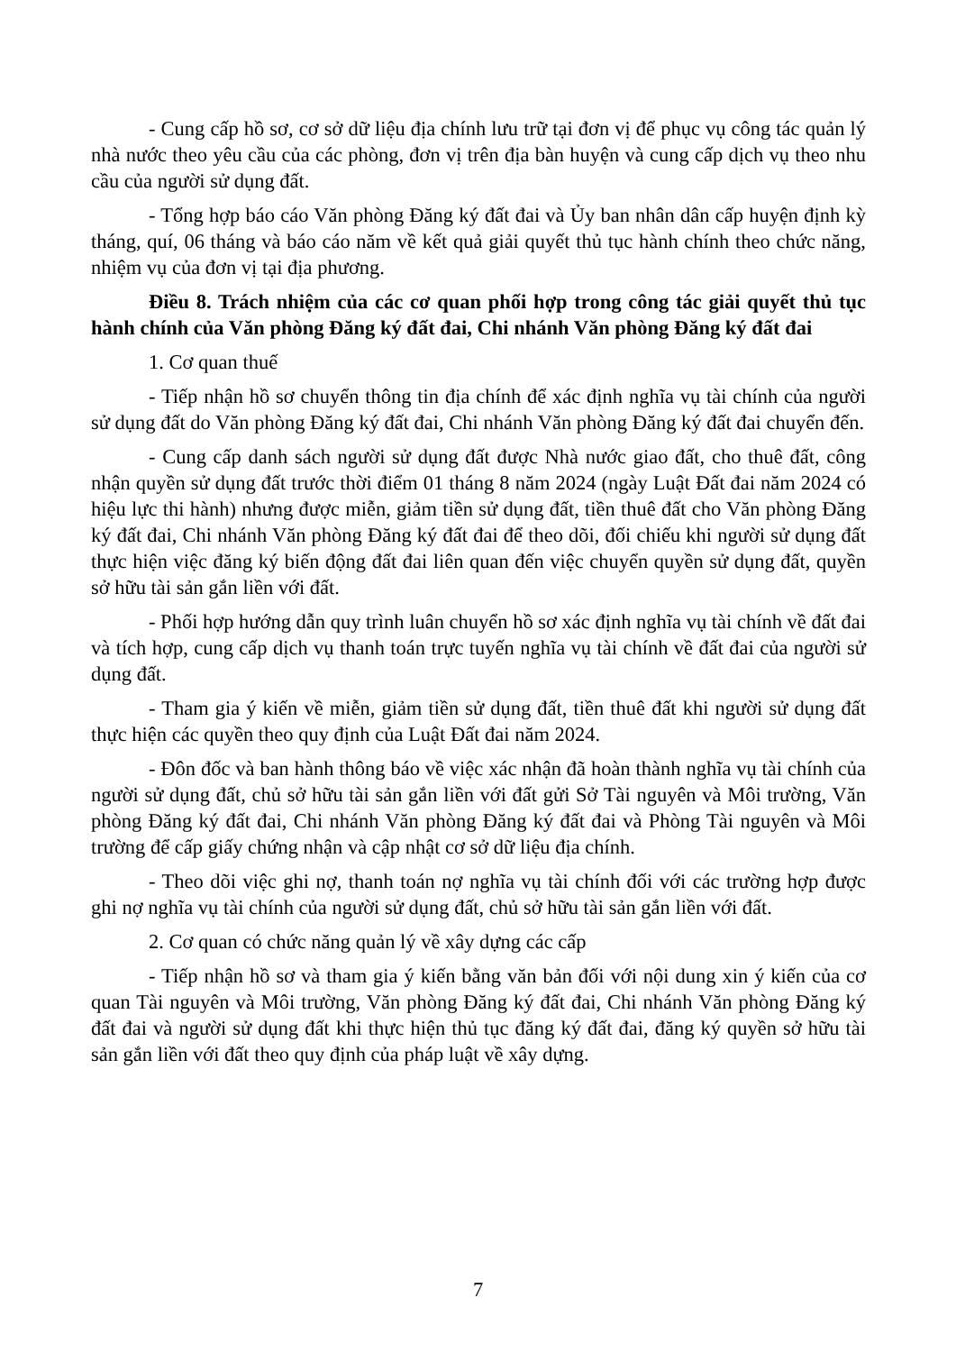- Cung cấp hồ sơ, cơ sở dữ liệu địa chính lưu trữ tại đơn vị để phục vụ công tác quản lý nhà nước theo yêu cầu của các phòng, đơn vị trên địa bàn huyện và cung cấp dịch vụ theo nhu cầu của người sử dụng đất.
- Tổng hợp báo cáo Văn phòng Đăng ký đất đai và Ủy ban nhân dân cấp huyện định kỳ tháng, quí, 06 tháng và báo cáo năm về kết quả giải quyết thủ tục hành chính theo chức năng, nhiệm vụ của đơn vị tại địa phương.
Điều 8. Trách nhiệm của các cơ quan phối hợp trong công tác giải quyết thủ tục hành chính của Văn phòng Đăng ký đất đai, Chi nhánh Văn phòng Đăng ký đất đai
1. Cơ quan thuế
- Tiếp nhận hồ sơ chuyển thông tin địa chính để xác định nghĩa vụ tài chính của người sử dụng đất do Văn phòng Đăng ký đất đai, Chi nhánh Văn phòng Đăng ký đất đai chuyển đến.
- Cung cấp danh sách người sử dụng đất được Nhà nước giao đất, cho thuê đất, công nhận quyền sử dụng đất trước thời điểm 01 tháng 8 năm 2024 (ngày Luật Đất đai năm 2024 có hiệu lực thi hành) nhưng được miễn, giảm tiền sử dụng đất, tiền thuê đất cho Văn phòng Đăng ký đất đai, Chi nhánh Văn phòng Đăng ký đất đai để theo dõi, đối chiếu khi người sử dụng đất thực hiện việc đăng ký biến động đất đai liên quan đến việc chuyển quyền sử dụng đất, quyền sở hữu tài sản gắn liền với đất.
- Phối hợp hướng dẫn quy trình luân chuyển hồ sơ xác định nghĩa vụ tài chính về đất đai và tích hợp, cung cấp dịch vụ thanh toán trực tuyến nghĩa vụ tài chính về đất đai của người sử dụng đất.
- Tham gia ý kiến về miễn, giảm tiền sử dụng đất, tiền thuê đất khi người sử dụng đất thực hiện các quyền theo quy định của Luật Đất đai năm 2024.
- Đôn đốc và ban hành thông báo về việc xác nhận đã hoàn thành nghĩa vụ tài chính của người sử dụng đất, chủ sở hữu tài sản gắn liền với đất gửi Sở Tài nguyên và Môi trường, Văn phòng Đăng ký đất đai, Chi nhánh Văn phòng Đăng ký đất đai và Phòng Tài nguyên và Môi trường để cấp giấy chứng nhận và cập nhật cơ sở dữ liệu địa chính.
- Theo dõi việc ghi nợ, thanh toán nợ nghĩa vụ tài chính đối với các trường hợp được ghi nợ nghĩa vụ tài chính của người sử dụng đất, chủ sở hữu tài sản gắn liền với đất.
2. Cơ quan có chức năng quản lý về xây dựng các cấp
- Tiếp nhận hồ sơ và tham gia ý kiến bằng văn bản đối với nội dung xin ý kiến của cơ quan Tài nguyên và Môi trường, Văn phòng Đăng ký đất đai, Chi nhánh Văn phòng Đăng ký đất đai và người sử dụng đất khi thực hiện thủ tục đăng ký đất đai, đăng ký quyền sở hữu tài sản gắn liền với đất theo quy định của pháp luật về xây dựng.
7